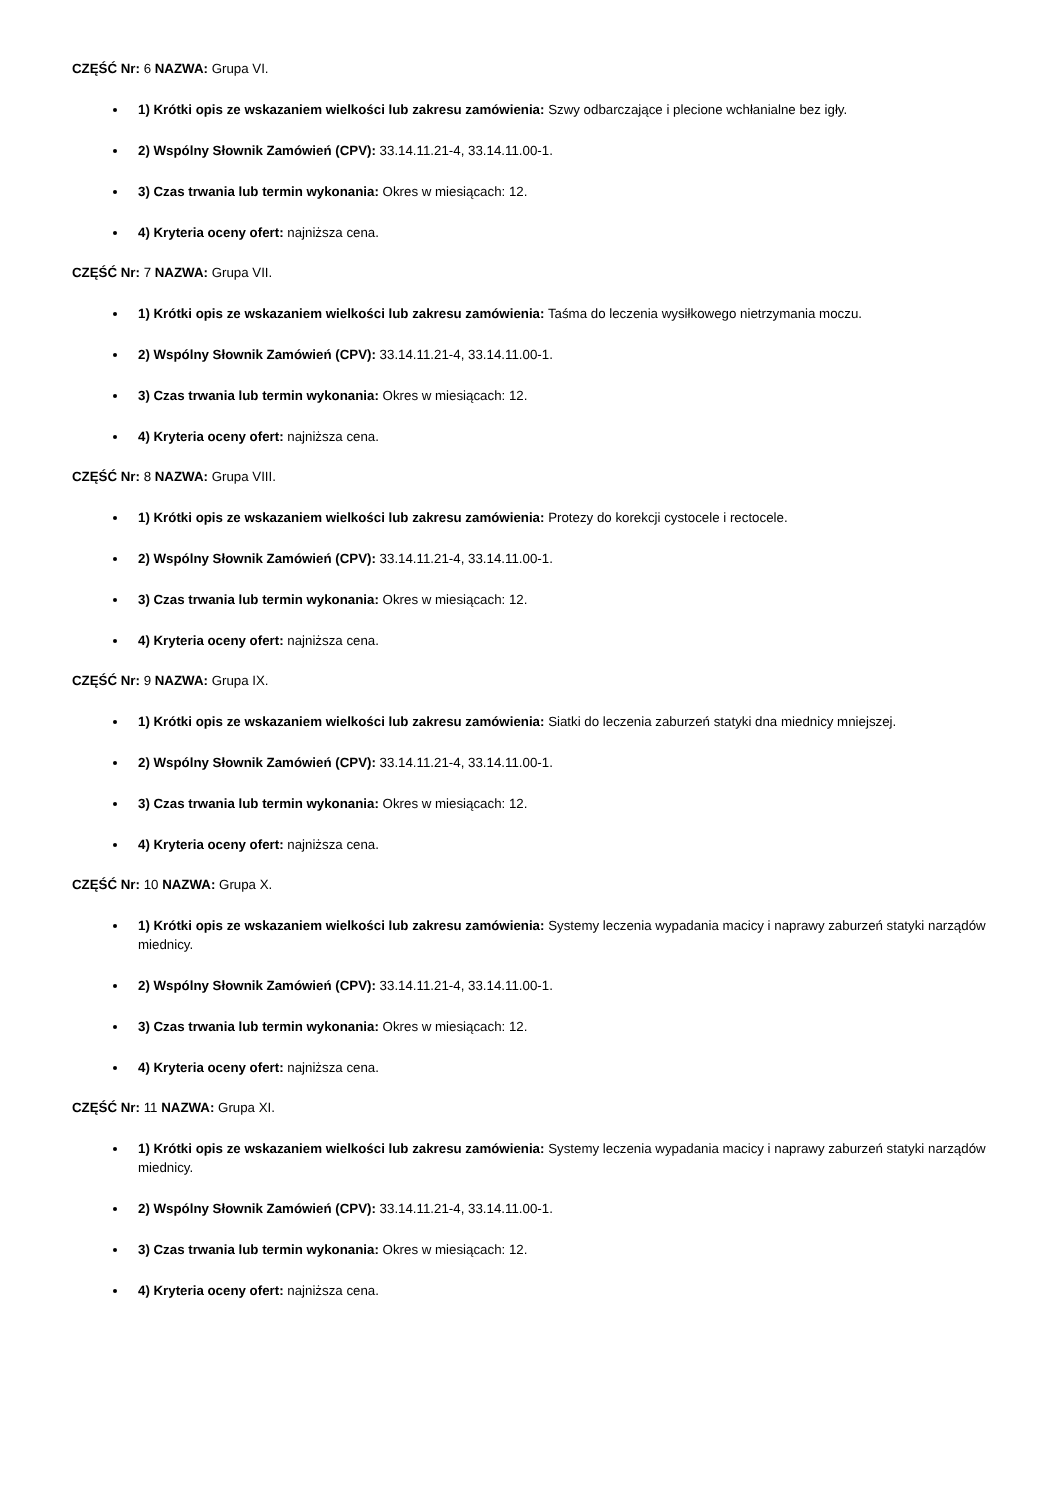CZĘŚĆ Nr: 6 NAZWA: Grupa VI.
1) Krótki opis ze wskazaniem wielkości lub zakresu zamówienia: Szwy odbarczające i plecione wchłanialne bez igły.
2) Wspólny Słownik Zamówień (CPV): 33.14.11.21-4, 33.14.11.00-1.
3) Czas trwania lub termin wykonania: Okres w miesiącach: 12.
4) Kryteria oceny ofert: najniższa cena.
CZĘŚĆ Nr: 7 NAZWA: Grupa VII.
1) Krótki opis ze wskazaniem wielkości lub zakresu zamówienia: Taśma do leczenia wysiłkowego nietrzymania moczu.
2) Wspólny Słownik Zamówień (CPV): 33.14.11.21-4, 33.14.11.00-1.
3) Czas trwania lub termin wykonania: Okres w miesiącach: 12.
4) Kryteria oceny ofert: najniższa cena.
CZĘŚĆ Nr: 8 NAZWA: Grupa VIII.
1) Krótki opis ze wskazaniem wielkości lub zakresu zamówienia: Protezy do korekcji cystocele i rectocele.
2) Wspólny Słownik Zamówień (CPV): 33.14.11.21-4, 33.14.11.00-1.
3) Czas trwania lub termin wykonania: Okres w miesiącach: 12.
4) Kryteria oceny ofert: najniższa cena.
CZĘŚĆ Nr: 9 NAZWA: Grupa IX.
1) Krótki opis ze wskazaniem wielkości lub zakresu zamówienia: Siatki do leczenia zaburzeń statyki dna miednicy mniejszej.
2) Wspólny Słownik Zamówień (CPV): 33.14.11.21-4, 33.14.11.00-1.
3) Czas trwania lub termin wykonania: Okres w miesiącach: 12.
4) Kryteria oceny ofert: najniższa cena.
CZĘŚĆ Nr: 10 NAZWA: Grupa X.
1) Krótki opis ze wskazaniem wielkości lub zakresu zamówienia: Systemy leczenia wypadania macicy i naprawy zaburzeń statyki narządów miednicy.
2) Wspólny Słownik Zamówień (CPV): 33.14.11.21-4, 33.14.11.00-1.
3) Czas trwania lub termin wykonania: Okres w miesiącach: 12.
4) Kryteria oceny ofert: najniższa cena.
CZĘŚĆ Nr: 11 NAZWA: Grupa XI.
1) Krótki opis ze wskazaniem wielkości lub zakresu zamówienia: Systemy leczenia wypadania macicy i naprawy zaburzeń statyki narządów miednicy.
2) Wspólny Słownik Zamówień (CPV): 33.14.11.21-4, 33.14.11.00-1.
3) Czas trwania lub termin wykonania: Okres w miesiącach: 12.
4) Kryteria oceny ofert: najniższa cena.